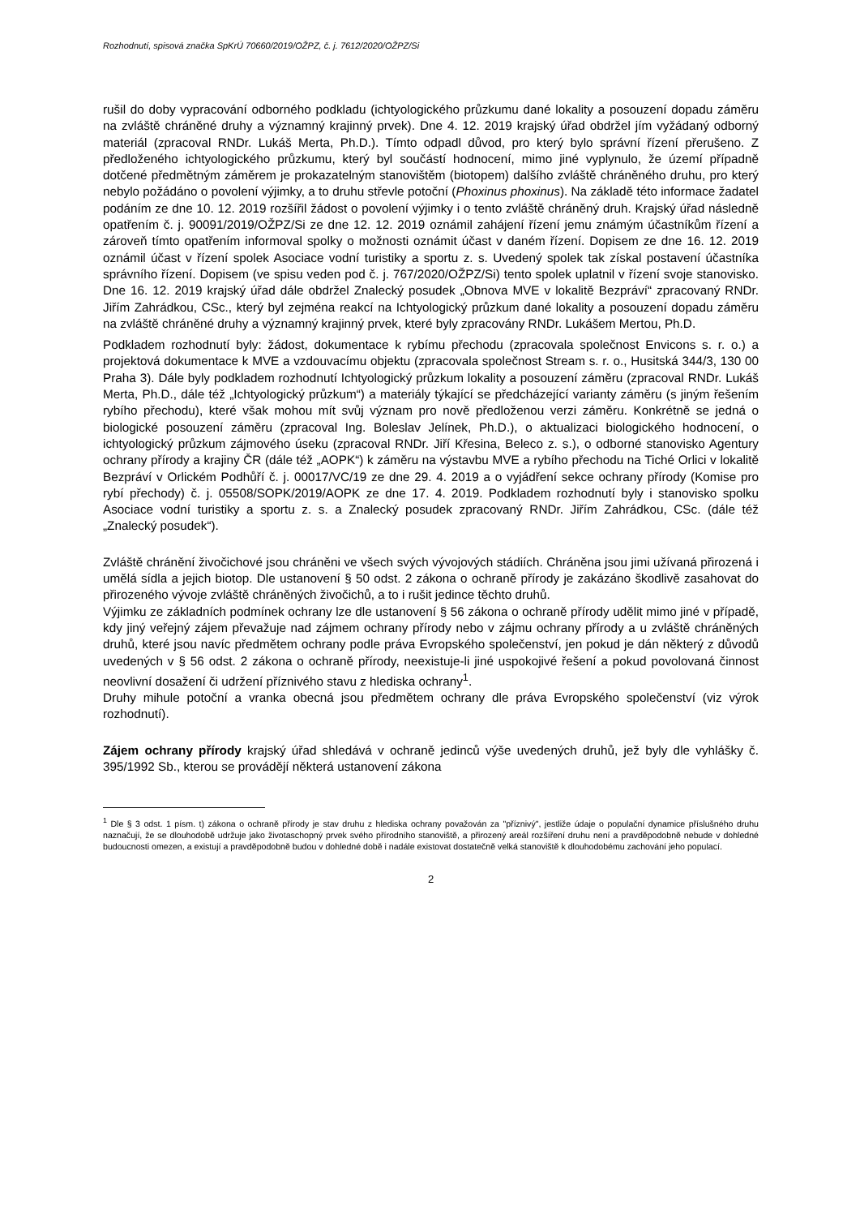Rozhodnutí, spisová značka SpKrÚ 70660/2019/OŽPZ, č. j. 7612/2020/OŽPZ/Si
rušil do doby vypracování odborného podkladu (ichtyologického průzkumu dané lokality a posouzení dopadu záměru na zvláště chráněné druhy a významný krajinný prvek). Dne 4. 12. 2019 krajský úřad obdržel jím vyžádaný odborný materiál (zpracoval RNDr. Lukáš Merta, Ph.D.). Tímto odpadl důvod, pro který bylo správní řízení přerušeno. Z předloženého ichtyologického průzkumu, který byl součástí hodnocení, mimo jiné vyplynulo, že území případně dotčené předmětným záměrem je prokazatelným stanovištěm (biotopem) dalšího zvláště chráněného druhu, pro který nebylo požádáno o povolení výjimky, a to druhu střevle potoční (Phoxinus phoxinus). Na základě této informace žadatel podáním ze dne 10. 12. 2019 rozšířil žádost o povolení výjimky i o tento zvláště chráněný druh. Krajský úřad následně opatřením č. j. 90091/2019/OŽPZ/Si ze dne 12. 12. 2019 oznámil zahájení řízení jemu známým účastníkům řízení a zároveň tímto opatřením informoval spolky o možnosti oznámit účast v daném řízení. Dopisem ze dne 16. 12. 2019 oznámil účast v řízení spolek Asociace vodní turistiky a sportu z. s. Uvedený spolek tak získal postavení účastníka správního řízení. Dopisem (ve spisu veden pod č. j. 767/2020/OŽPZ/Si) tento spolek uplatnil v řízení svoje stanovisko. Dne 16. 12. 2019 krajský úřad dále obdržel Znalecký posudek „Obnova MVE v lokalitě Bezpráví“ zpracovaný RNDr. Jiřím Zahrádkou, CSc., který byl zejména reakcí na Ichtyologický průzkum dané lokality a posouzení dopadu záměru na zvláště chráněné druhy a významný krajinný prvek, které byly zpracovány RNDr. Lukášem Mertou, Ph.D.
Podkladem rozhodnutí byly: žádost, dokumentace k rybímu přechodu (zpracovala společnost Envicons s. r. o.) a projektová dokumentace k MVE a vzdouvacímu objektu (zpracovala společnost Stream s. r. o., Husitská 344/3, 130 00 Praha 3). Dále byly podkladem rozhodnutí Ichtyologický průzkum lokality a posouzení záměru (zpracoval RNDr. Lukáš Merta, Ph.D., dále též „Ichtyologický průzkum“) a materiály týkající se předcházející varianty záměru (s jiným řešením rybího přechodu), které však mohou mít svůj význam pro nově předloženou verzi záměru. Konkrétně se jedná o biologické posouzení záměru (zpracoval Ing. Boleslav Jelínek, Ph.D.), o aktualizaci biologického hodnocení, o ichtyologický průzkum zájmového úseku (zpracoval RNDr. Jiří Křesina, Beleco z. s.), o odborné stanovisko Agentury ochrany přírody a krajiny ČR (dále též „AOPK“) k záměru na výstavbu MVE a rybího přechodu na Tiché Orlici v lokalitě Bezpráví v Orlickém Podhůří č. j. 00017/VC/19 ze dne 29. 4. 2019 a o vyjádření sekce ochrany přírody (Komise pro rybí přechody) č. j. 05508/SOPK/2019/AOPK ze dne 17. 4. 2019. Podkladem rozhodnutí byly i stanovisko spolku Asociace vodní turistiky a sportu z. s. a Znalecký posudek zpracovaný RNDr. Jiřím Zahrádkou, CSc. (dále též „Znalecký posudek“).
Zvláště chránění živočichové jsou chráněni ve všech svých vývojových stádiích. Chráněna jsou jimi užívaná přirozená i umělá sídla a jejich biotop. Dle ustanovení § 50 odst. 2 zákona o ochraně přírody je zakázáno škodlivě zasahovat do přirozeného vývoje zvláště chráněných živočichů, a to i rušit jedince těchto druhů.
Výjimku ze základních podmínek ochrany lze dle ustanovení § 56 zákona o ochraně přírody udělit mimo jiné v případě, kdy jiný veřejný zájem převažuje nad zájmem ochrany přírody nebo v zájmu ochrany přírody a u zvláště chráněných druhů, které jsou navíc předmětem ochrany podle práva Evropského společenství, jen pokud je dán některý z důvodů uvedených v § 56 odst. 2 zákona o ochraně přírody, neexistuje-li jiné uspokojivé řešení a pokud povolovaná činnost neovlivní dosažení či udržení příznivého stavu z hlediska ochrany<sup>1</sup>.
Druhy mihule potoční a vranka obecná jsou předmětem ochrany dle práva Evropského společenství (viz výrok rozhodnutí).
Zájem ochrany přírody krajský úřad shledává v ochraně jedinců výše uvedených druhů, jež byly dle vyhlášky č. 395/1992 Sb., kterou se provádějí některá ustanovení zákona
<sup>1</sup> Dle § 3 odst. 1 písm. t) zákona o ochraně přírody je stav druhu z hlediska ochrany považován za "příznivý", jestliže údaje o populační dynamice příslušného druhu naznačují, že se dlouhodobě udržuje jako životaschopný prvek svého přírodního stanoviště, a přirozený areál rozšíření druhu není a pravděpodobně nebude v dohledné budoucnosti omezen, a existují a pravděpodobně budou v dohledné době i nadále existovat dostatečně velká stanoviště k dlouhodobému zachování jeho populací.
2